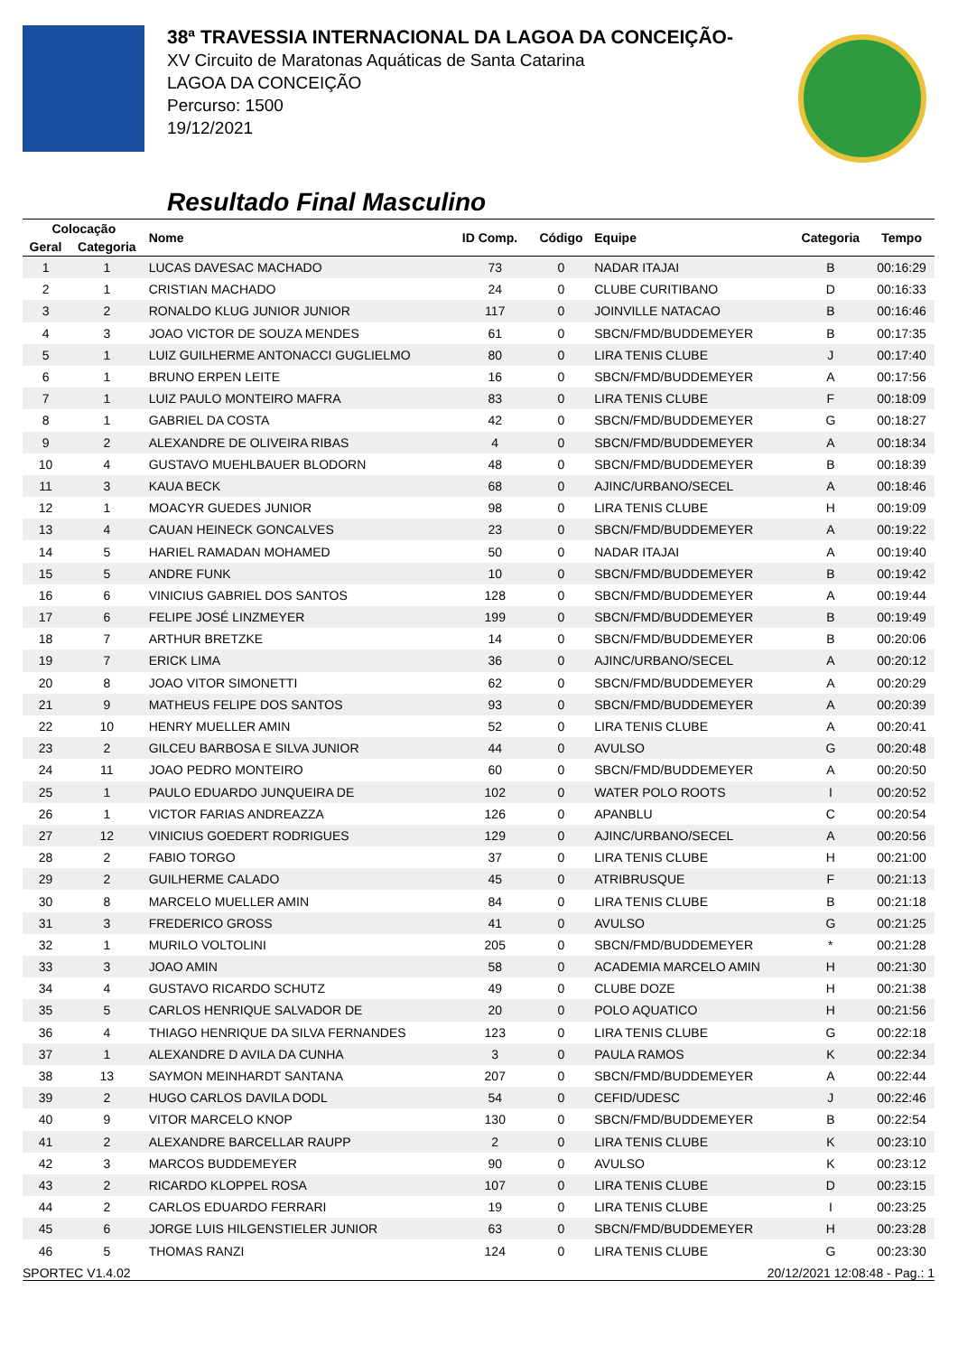38ª TRAVESSIA INTERNACIONAL DA LAGOA DA CONCEIÇÃO-
XV Circuito de Maratonas Aquáticas de Santa Catarina
LAGOA DA CONCEIÇÃO
Percurso: 1500
19/12/2021
Resultado Final Masculino
| Colocação | | Nome | ID Comp. | Código | Equipe | Categoria | Tempo |
| --- | --- | --- | --- | --- | --- | --- | --- |
| Geral | Categoria | | | | | | |
| 1 | 1 | LUCAS DAVESAC MACHADO | 73 | 0 | NADAR ITAJAI | B | 00:16:29 |
| 2 | 1 | CRISTIAN MACHADO | 24 | 0 | CLUBE CURITIBANO | D | 00:16:33 |
| 3 | 2 | RONALDO KLUG JUNIOR JUNIOR | 117 | 0 | JOINVILLE NATACAO | B | 00:16:46 |
| 4 | 3 | JOAO VICTOR DE SOUZA MENDES | 61 | 0 | SBCN/FMD/BUDDEMEYER | B | 00:17:35 |
| 5 | 1 | LUIZ GUILHERME ANTONACCI GUGLIELMO | 80 | 0 | LIRA TENIS CLUBE | J | 00:17:40 |
| 6 | 1 | BRUNO ERPEN LEITE | 16 | 0 | SBCN/FMD/BUDDEMEYER | A | 00:17:56 |
| 7 | 1 | LUIZ PAULO MONTEIRO MAFRA | 83 | 0 | LIRA TENIS CLUBE | F | 00:18:09 |
| 8 | 1 | GABRIEL DA COSTA | 42 | 0 | SBCN/FMD/BUDDEMEYER | G | 00:18:27 |
| 9 | 2 | ALEXANDRE DE OLIVEIRA RIBAS | 4 | 0 | SBCN/FMD/BUDDEMEYER | A | 00:18:34 |
| 10 | 4 | GUSTAVO MUEHLBAUER BLODORN | 48 | 0 | SBCN/FMD/BUDDEMEYER | B | 00:18:39 |
| 11 | 3 | KAUA BECK | 68 | 0 | AJINC/URBANO/SECEL | A | 00:18:46 |
| 12 | 1 | MOACYR GUEDES JUNIOR | 98 | 0 | LIRA TENIS CLUBE | H | 00:19:09 |
| 13 | 4 | CAUAN HEINECK GONCALVES | 23 | 0 | SBCN/FMD/BUDDEMEYER | A | 00:19:22 |
| 14 | 5 | HARIEL RAMADAN MOHAMED | 50 | 0 | NADAR ITAJAI | A | 00:19:40 |
| 15 | 5 | ANDRE FUNK | 10 | 0 | SBCN/FMD/BUDDEMEYER | B | 00:19:42 |
| 16 | 6 | VINICIUS GABRIEL DOS SANTOS | 128 | 0 | SBCN/FMD/BUDDEMEYER | A | 00:19:44 |
| 17 | 6 | FELIPE JOSÉ LINZMEYER | 199 | 0 | SBCN/FMD/BUDDEMEYER | B | 00:19:49 |
| 18 | 7 | ARTHUR BRETZKE | 14 | 0 | SBCN/FMD/BUDDEMEYER | B | 00:20:06 |
| 19 | 7 | ERICK LIMA | 36 | 0 | AJINC/URBANO/SECEL | A | 00:20:12 |
| 20 | 8 | JOAO VITOR SIMONETTI | 62 | 0 | SBCN/FMD/BUDDEMEYER | A | 00:20:29 |
| 21 | 9 | MATHEUS FELIPE DOS SANTOS | 93 | 0 | SBCN/FMD/BUDDEMEYER | A | 00:20:39 |
| 22 | 10 | HENRY MUELLER AMIN | 52 | 0 | LIRA TENIS CLUBE | A | 00:20:41 |
| 23 | 2 | GILCEU BARBOSA E SILVA JUNIOR | 44 | 0 | AVULSO | G | 00:20:48 |
| 24 | 11 | JOAO PEDRO MONTEIRO | 60 | 0 | SBCN/FMD/BUDDEMEYER | A | 00:20:50 |
| 25 | 1 | PAULO EDUARDO JUNQUEIRA DE | 102 | 0 | WATER POLO ROOTS | I | 00:20:52 |
| 26 | 1 | VICTOR FARIAS ANDREAZZA | 126 | 0 | APANBLU | C | 00:20:54 |
| 27 | 12 | VINICIUS GOEDERT RODRIGUES | 129 | 0 | AJINC/URBANO/SECEL | A | 00:20:56 |
| 28 | 2 | FABIO TORGO | 37 | 0 | LIRA TENIS CLUBE | H | 00:21:00 |
| 29 | 2 | GUILHERME CALADO | 45 | 0 | ATRIBRUSQUE | F | 00:21:13 |
| 30 | 8 | MARCELO MUELLER AMIN | 84 | 0 | LIRA TENIS CLUBE | B | 00:21:18 |
| 31 | 3 | FREDERICO GROSS | 41 | 0 | AVULSO | G | 00:21:25 |
| 32 | 1 | MURILO VOLTOLINI | 205 | 0 | SBCN/FMD/BUDDEMEYER | * | 00:21:28 |
| 33 | 3 | JOAO AMIN | 58 | 0 | ACADEMIA MARCELO AMIN | H | 00:21:30 |
| 34 | 4 | GUSTAVO RICARDO SCHUTZ | 49 | 0 | CLUBE DOZE | H | 00:21:38 |
| 35 | 5 | CARLOS HENRIQUE SALVADOR DE | 20 | 0 | POLO AQUATICO | H | 00:21:56 |
| 36 | 4 | THIAGO HENRIQUE DA SILVA FERNANDES | 123 | 0 | LIRA TENIS CLUBE | G | 00:22:18 |
| 37 | 1 | ALEXANDRE D AVILA DA CUNHA | 3 | 0 | PAULA RAMOS | K | 00:22:34 |
| 38 | 13 | SAYMON MEINHARDT SANTANA | 207 | 0 | SBCN/FMD/BUDDEMEYER | A | 00:22:44 |
| 39 | 2 | HUGO CARLOS DAVILA DODL | 54 | 0 | CEFID/UDESC | J | 00:22:46 |
| 40 | 9 | VITOR MARCELO KNOP | 130 | 0 | SBCN/FMD/BUDDEMEYER | B | 00:22:54 |
| 41 | 2 | ALEXANDRE BARCELLAR RAUPP | 2 | 0 | LIRA TENIS CLUBE | K | 00:23:10 |
| 42 | 3 | MARCOS BUDDEMEYER | 90 | 0 | AVULSO | K | 00:23:12 |
| 43 | 2 | RICARDO KLOPPEL ROSA | 107 | 0 | LIRA TENIS CLUBE | D | 00:23:15 |
| 44 | 2 | CARLOS EDUARDO FERRARI | 19 | 0 | LIRA TENIS CLUBE | I | 00:23:25 |
| 45 | 6 | JORGE LUIS HILGENSTIELER JUNIOR | 63 | 0 | SBCN/FMD/BUDDEMEYER | H | 00:23:28 |
| 46 | 5 | THOMAS RANZI | 124 | 0 | LIRA TENIS CLUBE | G | 00:23:30 |
SPORTEC V1.4.02 20/12/2021 12:08:48 - Pag.: 1